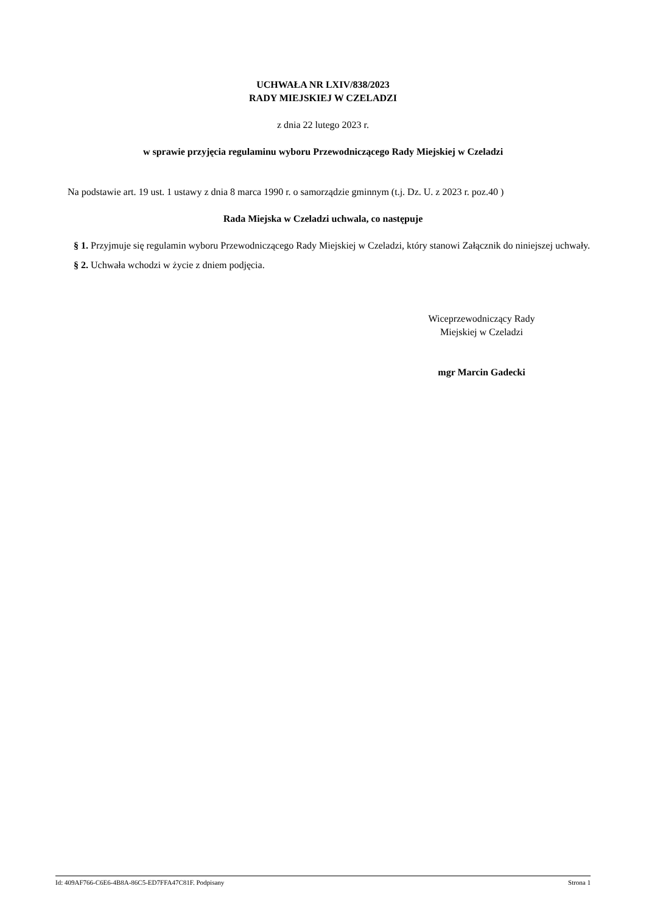UCHWAŁA NR LXIV/838/2023
RADY MIEJSKIEJ W CZELADZI
z dnia 22 lutego 2023 r.
w sprawie przyjęcia regulaminu wyboru Przewodniczącego Rady Miejskiej w Czeladzi
Na podstawie art. 19 ust. 1 ustawy z dnia 8 marca 1990 r. o samorządzie gminnym (t.j. Dz. U. z 2023 r. poz.40 )
Rada Miejska w Czeladzi uchwala, co następuje
§ 1. Przyjmuje się regulamin wyboru Przewodniczącego Rady Miejskiej w Czeladzi, który stanowi Załącznik do niniejszej uchwały.
§ 2. Uchwała wchodzi w życie z dniem podjęcia.
Wiceprzewodniczący Rady
Miejskiej w Czeladzi
mgr Marcin Gadecki
Id: 409AF766-C6E6-4B8A-86C5-ED7FFA47C81F. Podpisany Strona 1